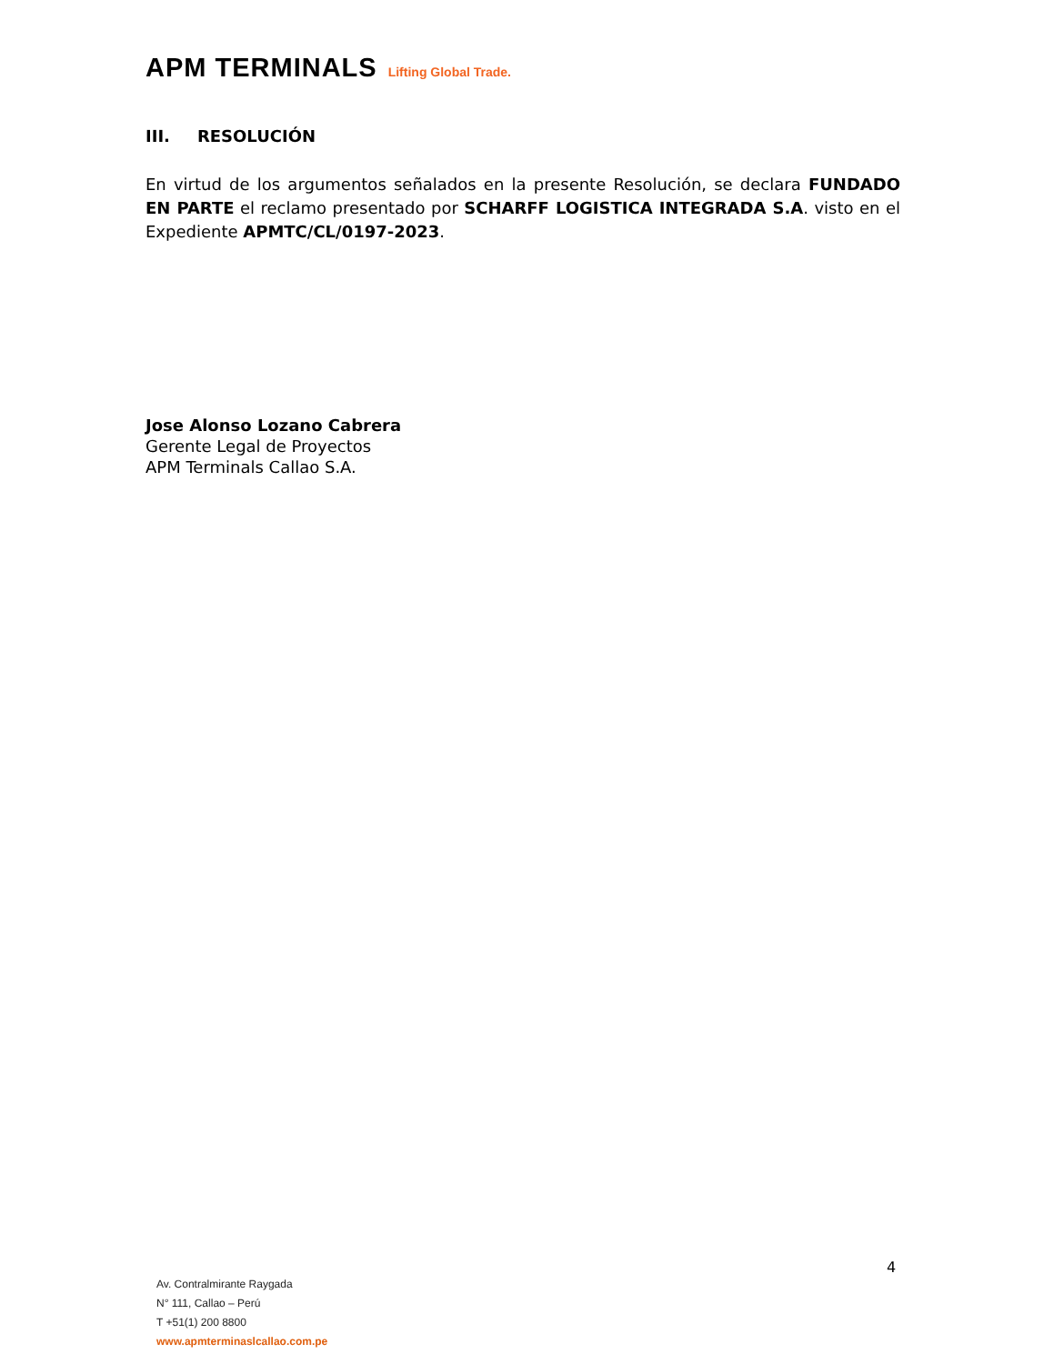APM TERMINALS Lifting Global Trade.
III. RESOLUCIÓN
En virtud de los argumentos señalados en la presente Resolución, se declara FUNDADO EN PARTE el reclamo presentado por SCHARFF LOGISTICA INTEGRADA S.A. visto en el Expediente APMTC/CL/0197-2023.
Jose Alonso Lozano Cabrera
Gerente Legal de Proyectos
APM Terminals Callao S.A.
4
Av. Contralmirante Raygada
N° 111, Callao – Perú
T +51(1) 200 8800
www.apmterminaslcallao.com.pe